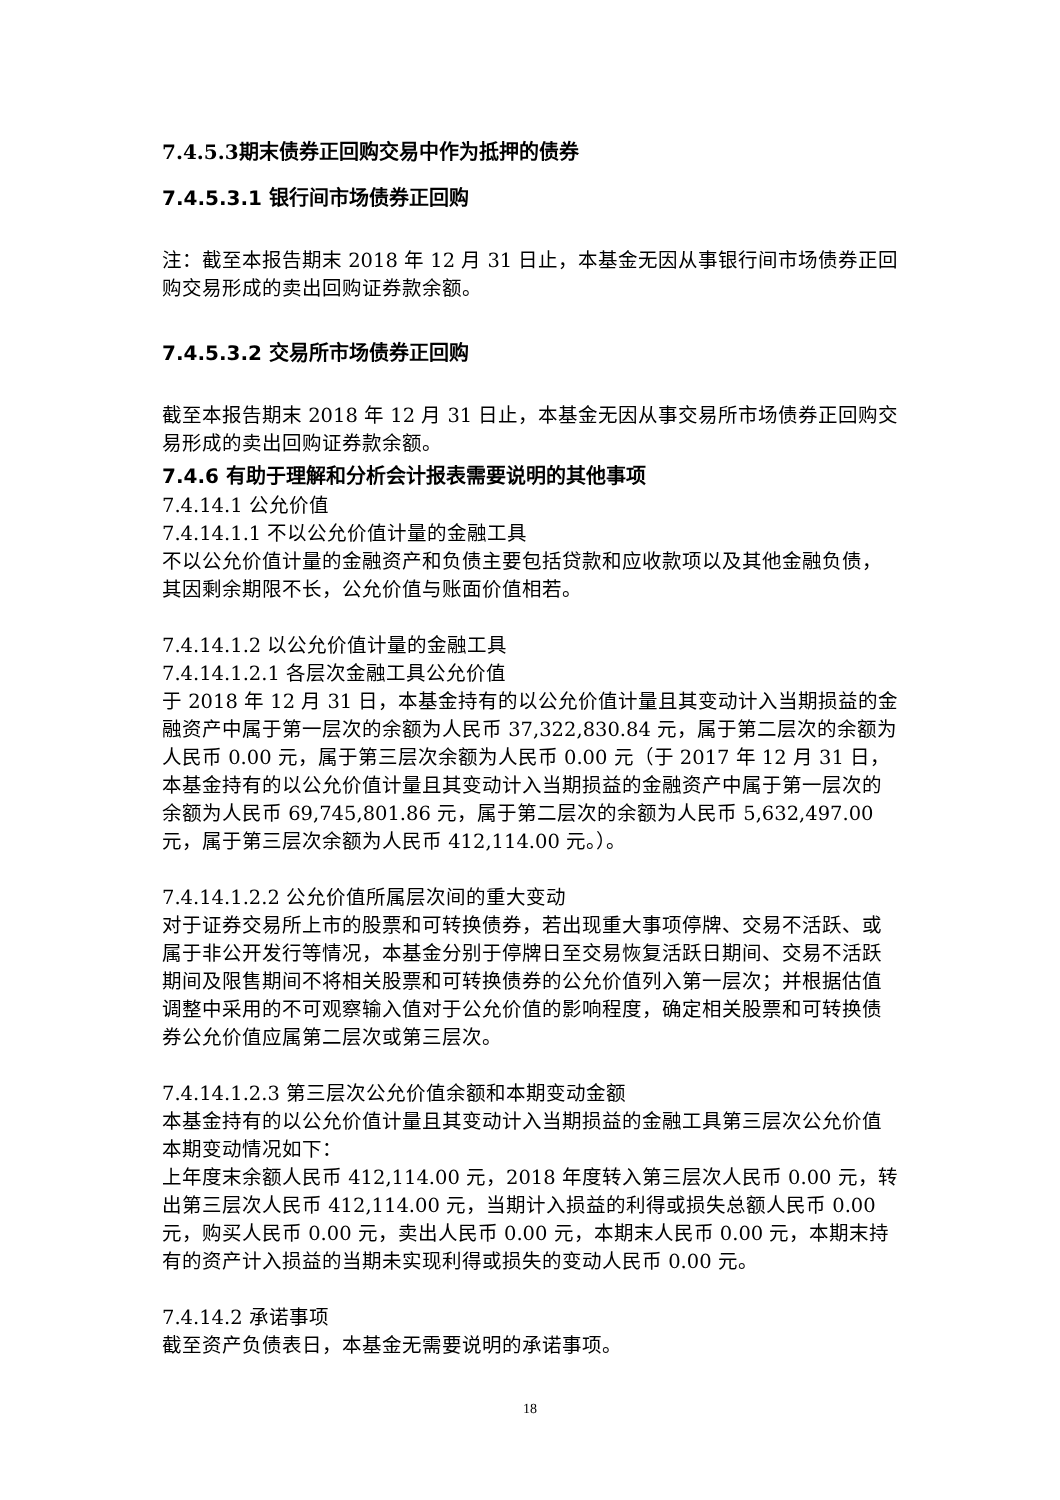7.4.5.3期末债券正回购交易中作为抵押的债券
7.4.5.3.1 银行间市场债券正回购
注：截至本报告期末 2018 年 12 月 31 日止，本基金无因从事银行间市场债券正回购交易形成的卖出回购证券款余额。
7.4.5.3.2 交易所市场债券正回购
截至本报告期末 2018 年 12 月 31 日止，本基金无因从事交易所市场债券正回购交易形成的卖出回购证券款余额。
7.4.6 有助于理解和分析会计报表需要说明的其他事项
7.4.14.1 公允价值
7.4.14.1.1 不以公允价值计量的金融工具
不以公允价值计量的金融资产和负债主要包括贷款和应收款项以及其他金融负债，其因剩余期限不长，公允价值与账面价值相若。
7.4.14.1.2 以公允价值计量的金融工具
7.4.14.1.2.1 各层次金融工具公允价值
于 2018 年 12 月 31 日，本基金持有的以公允价值计量且其变动计入当期损益的金融资产中属于第一层次的余额为人民币 37,322,830.84 元，属于第二层次的余额为人民币 0.00 元，属于第三层次余额为人民币 0.00 元（于 2017 年 12 月 31 日，本基金持有的以公允价值计量且其变动计入当期损益的金融资产中属于第一层次的余额为人民币 69,745,801.86 元，属于第二层次的余额为人民币 5,632,497.00 元，属于第三层次余额为人民币 412,114.00 元。）。
7.4.14.1.2.2 公允价值所属层次间的重大变动
对于证券交易所上市的股票和可转换债券，若出现重大事项停牌、交易不活跃、或属于非公开发行等情况，本基金分别于停牌日至交易恢复活跃日期间、交易不活跃期间及限售期间不将相关股票和可转换债券的公允价值列入第一层次；并根据估值调整中采用的不可观察输入值对于公允价值的影响程度，确定相关股票和可转换债券公允价值应属第二层次或第三层次。
7.4.14.1.2.3 第三层次公允价值余额和本期变动金额
本基金持有的以公允价值计量且其变动计入当期损益的金融工具第三层次公允价值本期变动情况如下：
上年度末余额人民币 412,114.00 元，2018 年度转入第三层次人民币 0.00 元，转出第三层次人民币 412,114.00 元，当期计入损益的利得或损失总额人民币 0.00 元，购买人民币 0.00 元，卖出人民币 0.00 元，本期末人民币 0.00 元，本期末持有的资产计入损益的当期未实现利得或损失的变动人民币 0.00 元。
7.4.14.2 承诺事项
截至资产负债表日，本基金无需要说明的承诺事项。
18